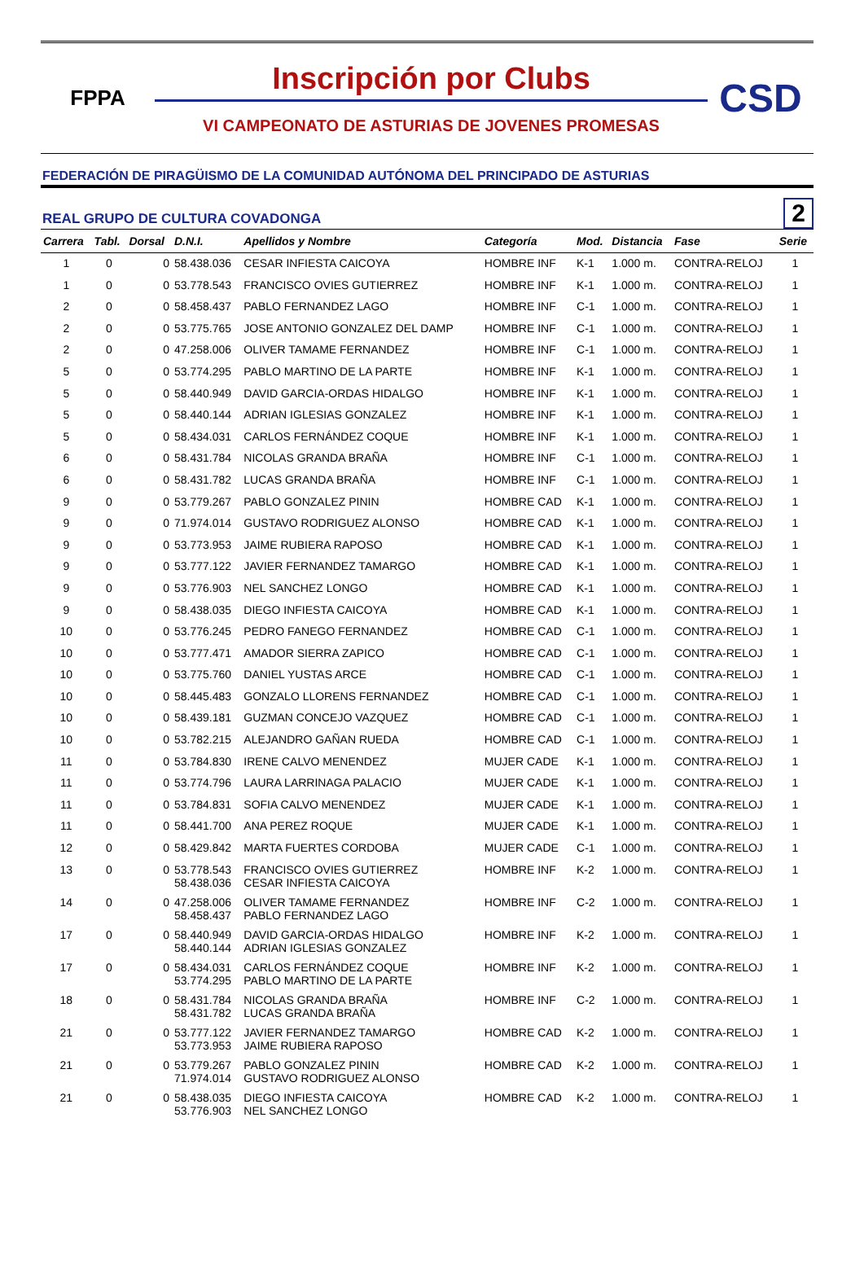FPPA
Inscripción por Clubs
VI CAMPEONATO DE ASTURIAS DE JOVENES PROMESAS
CSD
FEDERACIÓN DE PIRAGÜISMO DE LA COMUNIDAD AUTÓNOMA DEL PRINCIPADO DE ASTURIAS
REAL GRUPO DE CULTURA COVADONGA 2
| Carrera | Tabl. | Dorsal | D.N.I. | Apellidos y Nombre | Categoría | Mod. | Distancia | Fase | Serie |
| --- | --- | --- | --- | --- | --- | --- | --- | --- | --- |
| 1 | 0 | 0 | 58.438.036 | CESAR INFIESTA CAICOYA | HOMBRE INF | K-1 | 1.000 m. | CONTRA-RELOJ | 1 |
| 1 | 0 | 0 | 53.778.543 | FRANCISCO OVIES GUTIERREZ | HOMBRE INF | K-1 | 1.000 m. | CONTRA-RELOJ | 1 |
| 2 | 0 | 0 | 58.458.437 | PABLO FERNANDEZ LAGO | HOMBRE INF | C-1 | 1.000 m. | CONTRA-RELOJ | 1 |
| 2 | 0 | 0 | 53.775.765 | JOSE ANTONIO GONZALEZ DEL DAMP | HOMBRE INF | C-1 | 1.000 m. | CONTRA-RELOJ | 1 |
| 2 | 0 | 0 | 47.258.006 | OLIVER TAMAME FERNANDEZ | HOMBRE INF | C-1 | 1.000 m. | CONTRA-RELOJ | 1 |
| 5 | 0 | 0 | 53.774.295 | PABLO MARTINO DE LA PARTE | HOMBRE INF | K-1 | 1.000 m. | CONTRA-RELOJ | 1 |
| 5 | 0 | 0 | 58.440.949 | DAVID GARCIA-ORDAS HIDALGO | HOMBRE INF | K-1 | 1.000 m. | CONTRA-RELOJ | 1 |
| 5 | 0 | 0 | 58.440.144 | ADRIAN IGLESIAS GONZALEZ | HOMBRE INF | K-1 | 1.000 m. | CONTRA-RELOJ | 1 |
| 5 | 0 | 0 | 58.434.031 | CARLOS FERNÁNDEZ COQUE | HOMBRE INF | K-1 | 1.000 m. | CONTRA-RELOJ | 1 |
| 6 | 0 | 0 | 58.431.784 | NICOLAS GRANDA BRAÑA | HOMBRE INF | C-1 | 1.000 m. | CONTRA-RELOJ | 1 |
| 6 | 0 | 0 | 58.431.782 | LUCAS GRANDA BRAÑA | HOMBRE INF | C-1 | 1.000 m. | CONTRA-RELOJ | 1 |
| 9 | 0 | 0 | 53.779.267 | PABLO GONZALEZ PININ | HOMBRE CAD | K-1 | 1.000 m. | CONTRA-RELOJ | 1 |
| 9 | 0 | 0 | 71.974.014 | GUSTAVO RODRIGUEZ ALONSO | HOMBRE CAD | K-1 | 1.000 m. | CONTRA-RELOJ | 1 |
| 9 | 0 | 0 | 53.773.953 | JAIME RUBIERA RAPOSO | HOMBRE CAD | K-1 | 1.000 m. | CONTRA-RELOJ | 1 |
| 9 | 0 | 0 | 53.777.122 | JAVIER FERNANDEZ TAMARGO | HOMBRE CAD | K-1 | 1.000 m. | CONTRA-RELOJ | 1 |
| 9 | 0 | 0 | 53.776.903 | NEL SANCHEZ LONGO | HOMBRE CAD | K-1 | 1.000 m. | CONTRA-RELOJ | 1 |
| 9 | 0 | 0 | 58.438.035 | DIEGO INFIESTA CAICOYA | HOMBRE CAD | K-1 | 1.000 m. | CONTRA-RELOJ | 1 |
| 10 | 0 | 0 | 53.776.245 | PEDRO FANEGO FERNANDEZ | HOMBRE CAD | C-1 | 1.000 m. | CONTRA-RELOJ | 1 |
| 10 | 0 | 0 | 53.777.471 | AMADOR SIERRA ZAPICO | HOMBRE CAD | C-1 | 1.000 m. | CONTRA-RELOJ | 1 |
| 10 | 0 | 0 | 53.775.760 | DANIEL YUSTAS ARCE | HOMBRE CAD | C-1 | 1.000 m. | CONTRA-RELOJ | 1 |
| 10 | 0 | 0 | 58.445.483 | GONZALO LLORENS FERNANDEZ | HOMBRE CAD | C-1 | 1.000 m. | CONTRA-RELOJ | 1 |
| 10 | 0 | 0 | 58.439.181 | GUZMAN CONCEJO VAZQUEZ | HOMBRE CAD | C-1 | 1.000 m. | CONTRA-RELOJ | 1 |
| 10 | 0 | 0 | 53.782.215 | ALEJANDRO GAÑAN RUEDA | HOMBRE CAD | C-1 | 1.000 m. | CONTRA-RELOJ | 1 |
| 11 | 0 | 0 | 53.784.830 | IRENE CALVO MENENDEZ | MUJER CADE | K-1 | 1.000 m. | CONTRA-RELOJ | 1 |
| 11 | 0 | 0 | 53.774.796 | LAURA LARRINAGA PALACIO | MUJER CADE | K-1 | 1.000 m. | CONTRA-RELOJ | 1 |
| 11 | 0 | 0 | 53.784.831 | SOFIA CALVO MENENDEZ | MUJER CADE | K-1 | 1.000 m. | CONTRA-RELOJ | 1 |
| 11 | 0 | 0 | 58.441.700 | ANA PEREZ ROQUE | MUJER CADE | K-1 | 1.000 m. | CONTRA-RELOJ | 1 |
| 12 | 0 | 0 | 58.429.842 | MARTA FUERTES CORDOBA | MUJER CADE | C-1 | 1.000 m. | CONTRA-RELOJ | 1 |
| 13 | 0 | 0 | 53.778.543 58.438.036 | FRANCISCO OVIES GUTIERREZ CESAR INFIESTA CAICOYA | HOMBRE INF | K-2 | 1.000 m. | CONTRA-RELOJ | 1 |
| 14 | 0 | 0 | 47.258.006 58.458.437 | OLIVER TAMAME FERNANDEZ PABLO FERNANDEZ LAGO | HOMBRE INF | C-2 | 1.000 m. | CONTRA-RELOJ | 1 |
| 17 | 0 | 0 | 58.440.949 58.440.144 | DAVID GARCIA-ORDAS HIDALGO ADRIAN IGLESIAS GONZALEZ | HOMBRE INF | K-2 | 1.000 m. | CONTRA-RELOJ | 1 |
| 17 | 0 | 0 | 58.434.031 53.774.295 | CARLOS FERNÁNDEZ COQUE PABLO MARTINO DE LA PARTE | HOMBRE INF | K-2 | 1.000 m. | CONTRA-RELOJ | 1 |
| 18 | 0 | 0 | 58.431.784 58.431.782 | NICOLAS GRANDA BRAÑA LUCAS GRANDA BRAÑA | HOMBRE INF | C-2 | 1.000 m. | CONTRA-RELOJ | 1 |
| 21 | 0 | 0 | 53.777.122 53.773.953 | JAVIER FERNANDEZ TAMARGO JAIME RUBIERA RAPOSO | HOMBRE CAD | K-2 | 1.000 m. | CONTRA-RELOJ | 1 |
| 21 | 0 | 0 | 53.779.267 71.974.014 | PABLO GONZALEZ PININ GUSTAVO RODRIGUEZ ALONSO | HOMBRE CAD | K-2 | 1.000 m. | CONTRA-RELOJ | 1 |
| 21 | 0 | 0 | 58.438.035 53.776.903 | DIEGO INFIESTA CAICOYA NEL SANCHEZ LONGO | HOMBRE CAD | K-2 | 1.000 m. | CONTRA-RELOJ | 1 |